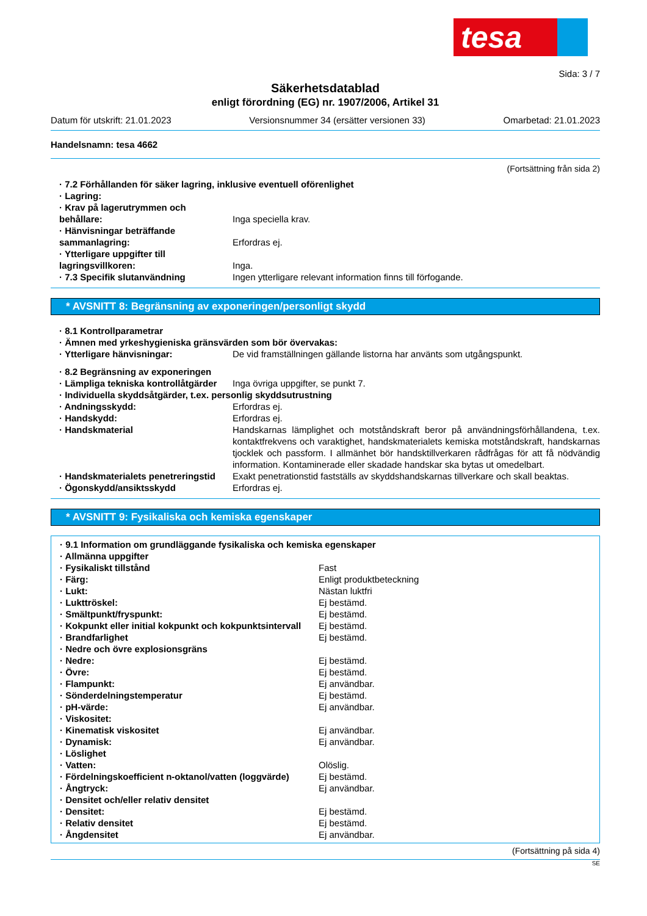tesa
Sida: 3 / 7
Säkerhetsdatablad
enligt förordning (EG) nr. 1907/2006, Artikel 31
Datum för utskrift: 21.01.2023 Versionsnummer 34 (ersätter versionen 33) Omarbetad: 21.01.2023
Handelsnamn: tesa 4662
(Fortsättning från sida 2)
| · 7.2 Förhållanden för säker lagring, inklusive eventuell oförenlighet | |
| · Lagring: | |
| · Krav på lagerutrymmen och behållare: | Inga speciella krav. |
| · Hänvisningar beträffande sammanlagring: | Erfordras ej. |
| · Ytterligare uppgifter till lagringsvillkoren: | Inga. |
| · 7.3 Specifik slutanvändning | Ingen ytterligare relevant information finns till förfogande. |
* AVSNITT 8: Begränsning av exponeringen/personligt skydd
| · 8.1 Kontrollparametrar | |
| · Ämnen med yrkeshygieniska gränsvärden som bör övervakas: | |
| · Ytterligare hänvisningar: | De vid framställningen gällande listorna har använts som utgångspunkt. |
| · 8.2 Begränsning av exponeringen | |
| · Lämpliga tekniska kontrollåtgärder | Inga övriga uppgifter, se punkt 7. |
| · Individuella skyddsåtgärder, t.ex. personlig skyddsutrustning | |
| · Andningsskydd: | Erfordras ej. |
| · Handskydd: | Erfordras ej. |
| · Handskmaterial | Handskarnas lämplighet och motståndskraft beror på användningsförhållandena, t.ex. kontaktfrekvens och varaktighet, handskmaterialets kemiska motståndskraft, handskarnas tjocklek och passform. I allmänhet bör handsktillverkaren rådfrågas för att få nödvändig information. Kontaminerade eller skadade handskar ska bytas ut omedelbart. |
| · Handskmaterialets penetreringstid | Exakt penetrationstid fastställs av skyddshandskarnas tillverkare och skall beaktas. |
| · Ögonskydd/ansiktsskydd | Erfordras ej. |
* AVSNITT 9: Fysikaliska och kemiska egenskaper
| · 9.1 Information om grundläggande fysikaliska och kemiska egenskaper | |
| · Allmänna uppgifter | |
| · Fysikaliskt tillstånd | Fast |
| · Färg: | Enligt produktbeteckning |
| · Lukt: | Nästan luktfri |
| · Lukttröskel: | Ej bestämd. |
| · Smältpunkt/fryspunkt: | Ej bestämd. |
| · Kokpunkt eller initial kokpunkt och kokpunktsintervall | Ej bestämd. |
| · Brandfarlighet | Ej bestämd. |
| · Nedre och övre explosionsgräns | |
| · Nedre: | Ej bestämd. |
| · Övre: | Ej bestämd. |
| · Flampunkt: | Ej användbar. |
| · Sönderdelningstemperatur | Ej bestämd. |
| · pH-värde: | Ej användbar. |
| · Viskositet: | |
| · Kinematisk viskositet | Ej användbar. |
| · Dynamisk: | Ej användbar. |
| · Löslighet | |
| · Vatten: | Olöslig. |
| · Fördelningskoefficient n-oktanol/vatten (loggvärde) | Ej bestämd. |
| · Ångtryck: | Ej användbar. |
| · Densitet och/eller relativ densitet | |
| · Densitet: | Ej bestämd. |
| · Relativ densitet | Ej bestämd. |
| · Ångdensitet | Ej användbar. |
(Fortsättning på sida 4)
SE